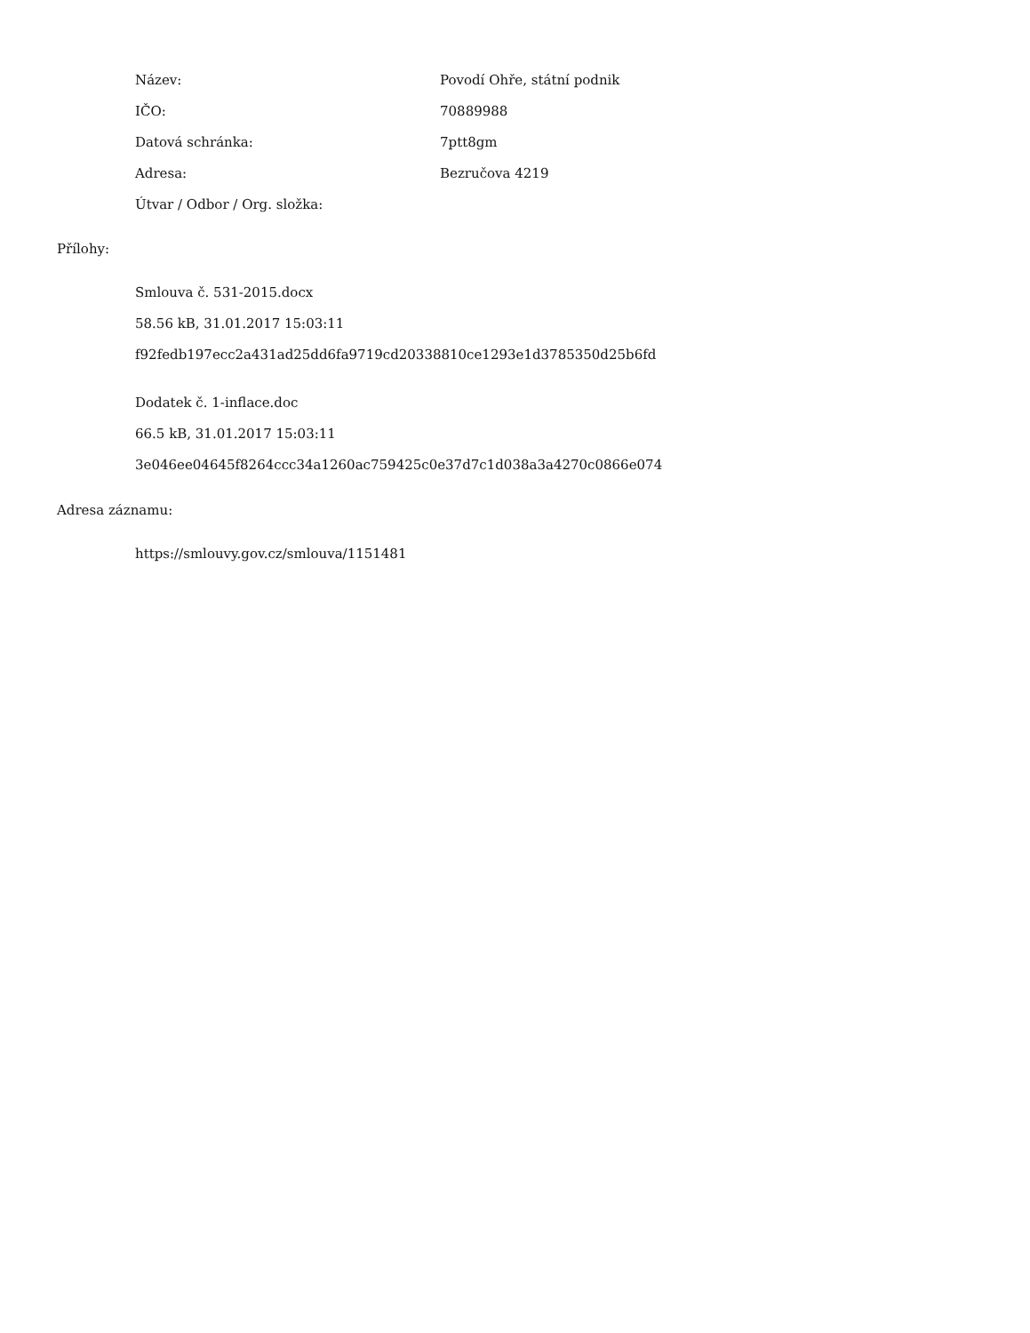| Název: | Povodí Ohře, státní podnik |
| IČO: | 70889988 |
| Datová schránka: | 7ptt8gm |
| Adresa: | Bezručova 4219 |
| Útvar / Odbor / Org. složka: | |
Přílohy:
Smlouva č. 531-2015.docx
58.56 kB, 31.01.2017 15:03:11
f92fedb197ecc2a431ad25dd6fa9719cd20338810ce1293e1d3785350d25b6fd
Dodatek č. 1-inflace.doc
66.5 kB, 31.01.2017 15:03:11
3e046ee04645f8264ccc34a1260ac759425c0e37d7c1d038a3a4270c0866e074
Adresa záznamu:
https://smlouvy.gov.cz/smlouva/1151481